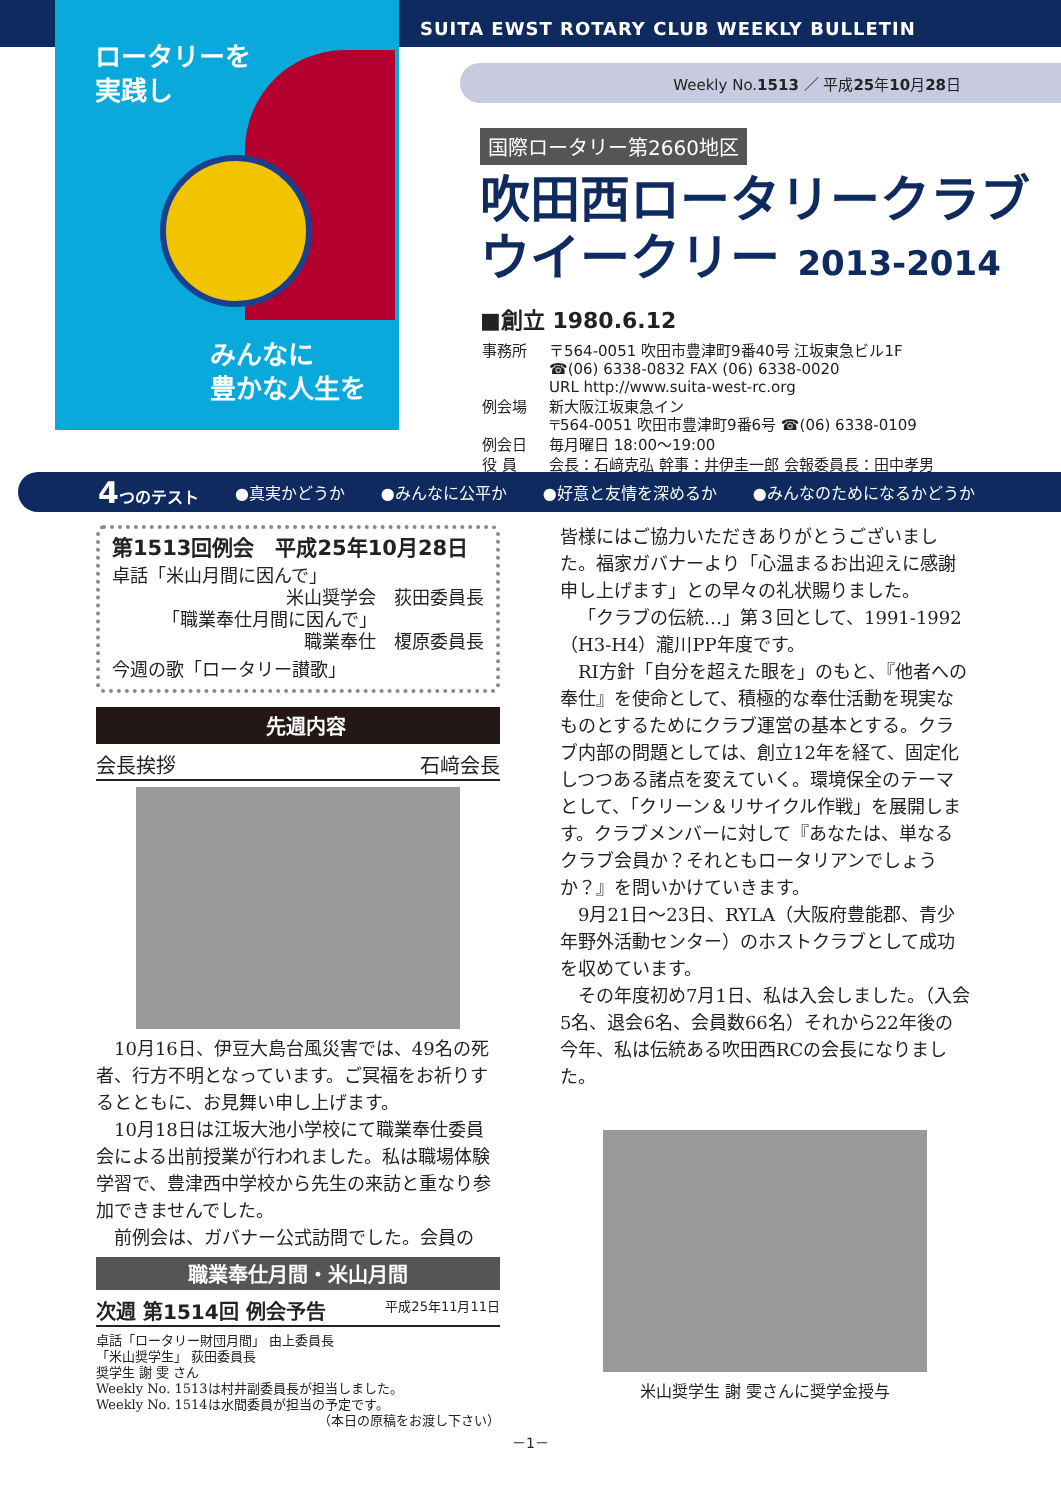ロータリーを
実践し
みんなに
豊かな人生を
SUITA EWST ROTARY CLUB WEEKLY BULLETIN
Weekly No.1513 ／ 平成25年10月28日
国際ロータリー第2660地区
吹田西ロータリークラブ
ウイークリー 2013-2014
■創立 1980.6.12
| 事務所 | 〒564-0051 吹田市豊津町9番40号 江坂東急ビル1F ☎(06) 6338-0832 FAX (06) 6338-0020 URL http://www.suita-west-rc.org |
| 例会場 | 新大阪江坂東急イン 〒564-0051 吹田市豊津町9番6号 ☎(06) 6338-0109 |
| 例会日 | 毎月曜日 18:00～19:00 |
| 役 員 | 会長：石﨑克弘 幹事：井伊圭一郎 会報委員長：田中孝男 |
4つのテスト ●真実かどうか ●みんなに公平か ●好意と友情を深めるか ●みんなのためになるかどうか
第1513回例会　平成25年10月28日
卓話「米山月間に因んで」
米山奨学会　荻田委員長
「職業奉仕月間に因んで」
職業奉仕　榎原委員長
今週の歌「ロータリー讃歌」
先週内容
会長挨拶 石﨑会長
10月16日、伊豆大島台風災害では、49名の死者、行方不明となっています。ご冥福をお祈りするとともに、お見舞い申し上げます。
10月18日は江坂大池小学校にて職業奉仕委員会による出前授業が行われました。私は職場体験学習で、豊津西中学校から先生の来訪と重なり参加できませんでした。
前例会は、ガバナー公式訪問でした。会員の
職業奉仕月間・米山月間
次週 第1514回 例会予告 平成25年11月11日
卓話「ロータリー財団月間」 由上委員長
「米山奨学生」 荻田委員長
奨学生 謝 雯 さん
Weekly No. 1513は村井副委員長が担当しました。
Weekly No. 1514は水間委員が担当の予定です。
（本日の原稿をお渡し下さい）
皆様にはご協力いただきありがとうございました。福家ガバナーより「心温まるお出迎えに感謝申し上げます」との早々の礼状賜りました。
「クラブの伝統…」第３回として、1991-1992（H3-H4）瀧川PP年度です。
RI方針「自分を超えた眼を」のもと、『他者への奉仕』を使命として、積極的な奉仕活動を現実なものとするためにクラブ運営の基本とする。クラブ内部の問題としては、創立12年を経て、固定化しつつある諸点を変えていく。環境保全のテーマとして、「クリーン＆リサイクル作戦」を展開します。クラブメンバーに対して『あなたは、単なるクラブ会員か？それともロータリアンでしょうか？』を問いかけていきます。
9月21日～23日、RYLA（大阪府豊能郡、青少年野外活動センター）のホストクラブとして成功を収めています。
その年度初め7月1日、私は入会しました。（入会5名、退会6名、会員数66名）それから22年後の今年、私は伝統ある吹田西RCの会長になりました。
米山奨学生 謝 雯さんに奨学金授与
－1－